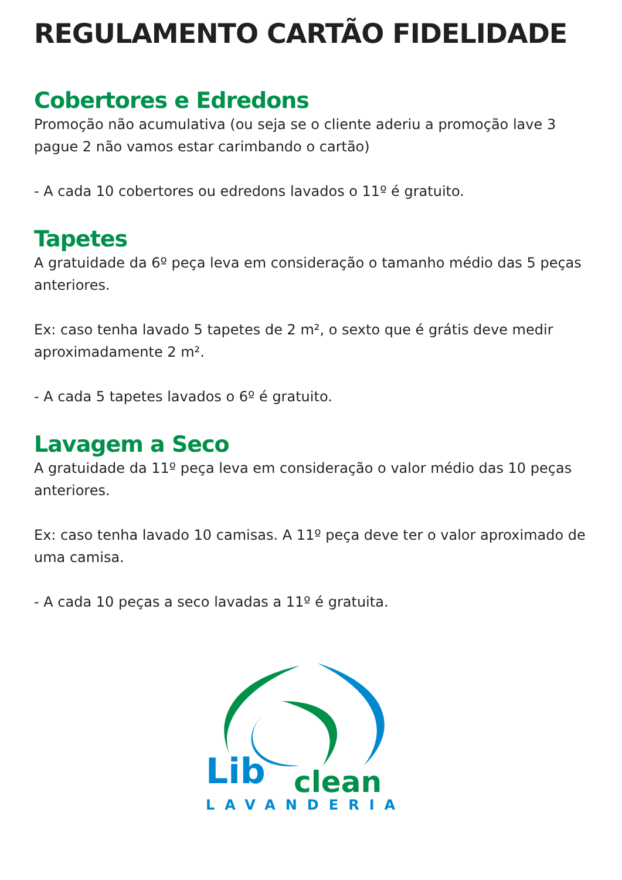REGULAMENTO CARTÃO FIDELIDADE
Cobertores e Edredons
Promoção não acumulativa (ou seja se o cliente aderiu a promoção lave 3 pague 2 não vamos estar carimbando o cartão)
- A cada 10 cobertores ou edredons lavados o 11º é gratuito.
Tapetes
A gratuidade da 6º peça leva em consideração o tamanho médio das 5 peças anteriores.
Ex: caso tenha lavado 5 tapetes de 2 m², o sexto que é grátis deve medir aproximadamente 2 m².
- A cada 5 tapetes lavados o 6º é gratuito.
Lavagem a Seco
A gratuidade da 11º peça leva em consideração o valor médio das 10 peças anteriores.
Ex: caso tenha lavado 10 camisas. A 11º peça deve ter o valor aproximado de uma camisa.
- A cada 10 peças a seco lavadas a 11º é gratuita.
Lib
clean
LAVANDERIA